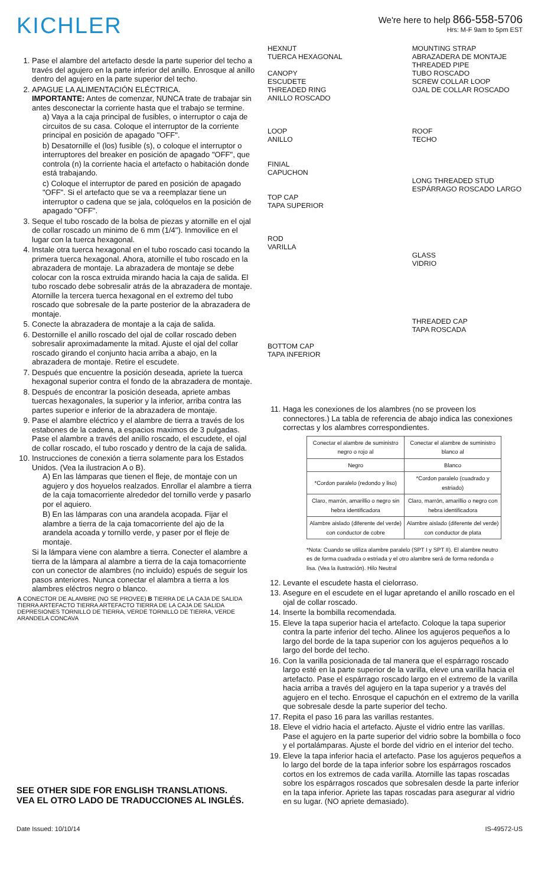KICHLER
We're here to help 866-558-5706
Hrs: M-F 9am to 5pm EST
1. Pase el alambre del artefacto desde la parte superior del techo a través del agujero en la parte inferior del anillo. Enrosque al anillo dentro del agujero en la parte superior del techo.
2. APAGUE LA ALIMENTACIÓN ELÉCTRICA.
IMPORTANTE: Antes de comenzar, NUNCA trate de trabajar sin antes desconectar la corriente hasta que el trabajo se termine.
a) Vaya a la caja principal de fusibles, o interruptor o caja de circuitos de su casa. Coloque el interruptor de la corriente principal en posición de apagado "OFF".
b) Desatornille el (los) fusible (s), o coloque el interruptor o interruptores del breaker en posición de apagado "OFF", que controla (n) la corriente hacia el artefacto o habitación donde está trabajando.
c) Coloque el interruptor de pared en posición de apagado "OFF". Si el artefacto que se va a reemplazar tiene un interruptor o cadena que se jala, colóquelos en la posición de apagado "OFF".
3. Seque el tubo roscado de la bolsa de piezas y atornille en el ojal de collar roscado un minimo de 6 mm (1/4"). Inmovilice en el lugar con la tuerca hexagonal.
4. Instale otra tuerca hexagonal en el tubo roscado casi tocando la primera tuerca hexagonal. Ahora, atornille el tubo roscado en la abrazadera de montaje. La abrazadera de montaje se debe colocar con la rosca extruida mirando hacia la caja de salida. El tubo roscado debe sobresalir atrás de la abrazadera de montaje. Atornille la tercera tuerca hexagonal en el extremo del tubo roscado que sobresale de la parte posterior de la abrazadera de montaje.
5. Conecte la abrazadera de montaje a la caja de salida.
6. Destornille el anillo roscado del ojal de collar roscado deben sobresalir aproximadamente la mitad. Ajuste el ojal del collar roscado girando el conjunto hacia arriba a abajo, en la abrazadera de montaje. Retire el escudete.
7. Después que encuentre la posición deseada, apriete la tuerca hexagonal superior contra el fondo de la abrazadera de montaje.
8. Después de encontrar la posición deseada, apriete ambas tuercas hexagonales, la superior y la inferior, arriba contra las partes superior e inferior de la abrazadera de montaje.
9. Pase el alambre eléctrico y el alambre de tierra a través de los estabones de la cadena, a espacios maximos de 3 pulgadas. Pase el alambre a través del anillo roscado, el escudete, el ojal de collar roscado, el tubo roscado y dentro de la caja de salida.
10. Instrucciones de conexión a tierra solamente para los Estados Unidos. (Vea la ilustracion A o B).
A) En las lámparas que tienen el fleje, de montaje con un agujero y dos hoyuelos realzados. Enrollar el alambre a tierra de la caja tomacorriente alrededor del tornillo verde y pasarlo por el aquiero.
B) En las lámparas con una arandela acopada. Fijar el alambre a tierra de la caja tomacorriente del ajo de la arandela acoada y tornillo verde, y paser por el fleje de montaje.
Si la lámpara viene con alambre a tierra. Conecter el alambre a tierra de la lámpara al alambre a tierra de la caja tomacorriente con un conector de alambres (no incluido) espués de seguir los pasos anteriores. Nunca conectar el alambra a tierra a los alambres eléctros negro o blanco.
A CONECTOR DE ALAMBRE (NO SE PROVEE) B TIERRA DE LA CAJA DE SALIDA TIERRA ARTEFACTO TIERRA ARTEFACTO TIERRA DE LA CAJA DE SALIDA DEPRESIONES TORNILLO DE TIERRA, VERDE TORNILLO DE TIERRA, VERDE ARANDELA CONCAVA
SEE OTHER SIDE FOR ENGLISH TRANSLATIONS.
VEA EL OTRO LADO DE TRADUCCIONES AL INGLÉS.
HEXNUT
TUERCA HEXAGONAL
CANOPY
ESCUDETE
THREADED RING
ANILLO ROSCADO
LOOP
ANILLO
FINIAL
CAPUCHON
TOP CAP
TAPA SUPERIOR
ROD
VARILLA
BOTTOM CAP
TAPA INFERIOR
MOUNTING STRAP
ABRAZADERA DE MONTAJE
THREADED PIPE
TUBO ROSCADO
SCREW COLLAR LOOP
OJAL DE COLLAR ROSCADO
ROOF
TECHO
LONG THREADED STUD
ESPÁRRAGO ROSCADO LARGO
GLASS
VIDRIO
THREADED CAP
TAPA ROSCADA
11. Haga les conexiones de los alambres (no se proveen los connectores.) La tabla de referencia de abajo indica las conexiones correctas y los alambres correspondientes.
| Conectar el alambre de suministro negro o rojo al | Conectar el alambre de suministro blanco al |
| --- | --- |
| Negro | Blanco |
| *Cordon paralelo (redondo y liso) | *Cordon paralelo (cuadrado y estriado) |
| Claro, marrón, amarillio o negro sin hebra identificadora | Claro, marrón, amarillio o negro con hebra identificadora |
| Alambre aislado (diferente del verde) con conductor de cobre | Alambre aislado (diferente del verde) con conductor de plata |
*Nota: Cuando se utiliza alambre paralelo (SPT I y SPT II). El alambre neutro es de forma cuadrada o estriada y el otro alambre será de forma redonda o lisa. (Vea la ilustración). Hilo Neutral
12. Levante el escudete hasta el cielorraso.
13. Asegure en el escudete en el lugar apretando el anillo roscado en el ojal de collar roscado.
14. Inserte la bombilla recomendada.
15. Eleve la tapa superior hacia el artefacto. Coloque la tapa superior contra la parte inferior del techo. Alinee los agujeros pequeños a lo largo del borde de la tapa superior con los agujeros pequeños a lo largo del borde del techo.
16. Con la varilla posicionada de tal manera que el espárrago roscado largo esté en la parte superior de la varilla, eleve una varilla hacia el artefacto. Pase el espárrago roscado largo en el extremo de la varilla hacia arriba a través del agujero en la tapa superior y a través del agujero en el techo. Enrosque el capuchón en el extremo de la varilla que sobresale desde la parte superior del techo.
17. Repita el paso 16 para las varillas restantes.
18. Eleve el vidrio hacia el artefacto. Ajuste el vidrio entre las varillas. Pase el agujero en la parte superior del vidrio sobre la bombilla o foco y el portalámparas. Ajuste el borde del vidrio en el interior del techo.
19. Eleve la tapa inferior hacia el artefacto. Pase los agujeros pequeños a lo largo del borde de la tapa inferior sobre los espárragos roscados cortos en los extremos de cada varilla. Atornille las tapas roscadas sobre los espárragos roscados que sobresalen desde la parte inferior en la tapa inferior. Apriete las tapas roscadas para asegurar al vidrio en su lugar. (NO apriete demasiado).
Date Issued: 10/10/14 IS-49572-US